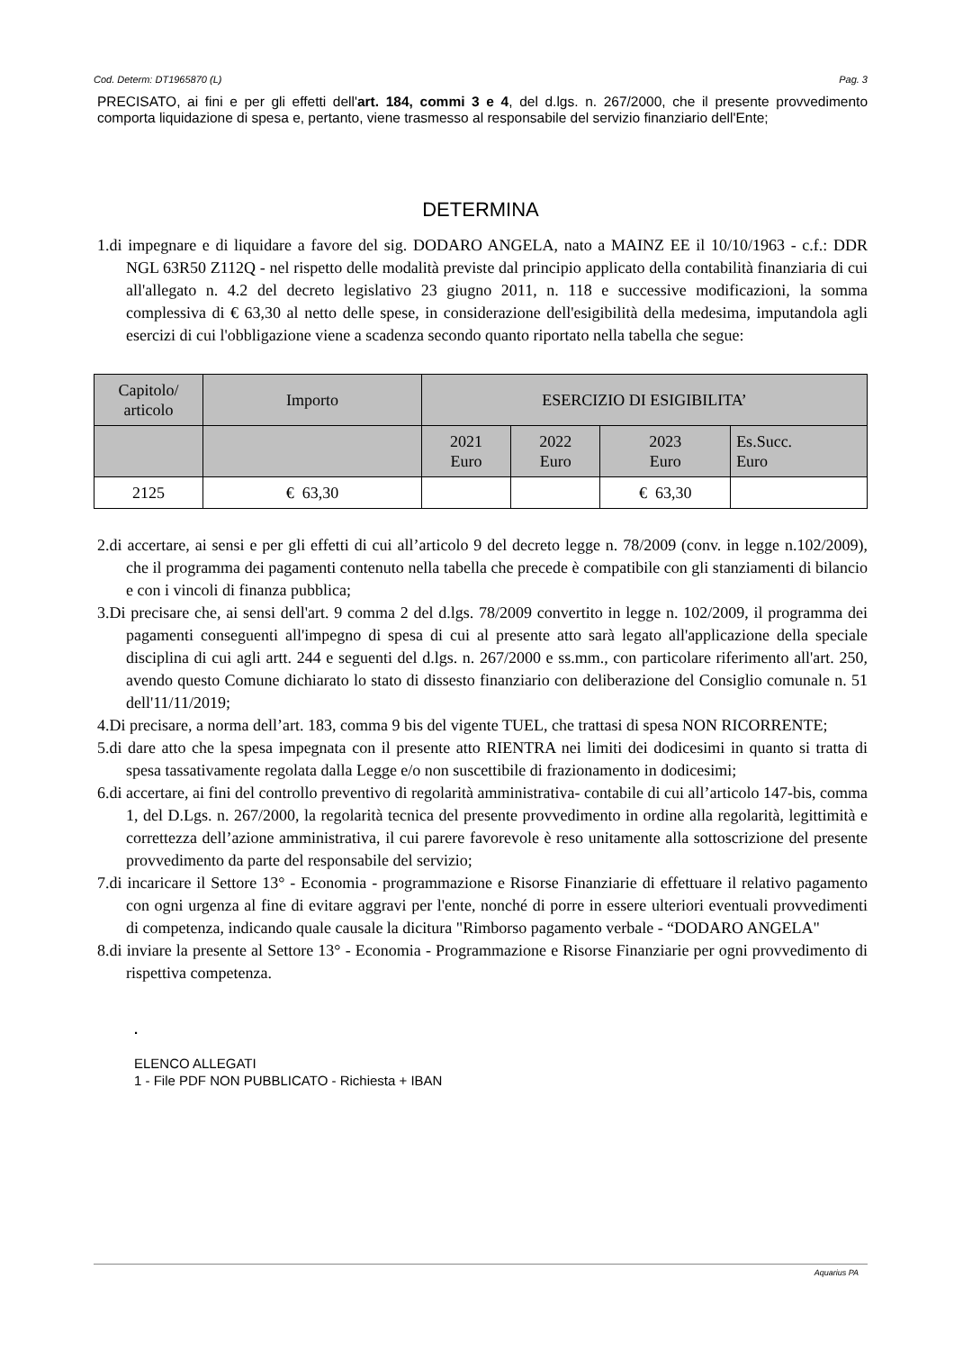Cod. Determ: DT1965870 (L) Pag. 3
PRECISATO, ai fini e per gli effetti dell'art. 184, commi 3 e 4, del d.lgs. n. 267/2000, che il presente provvedimento comporta liquidazione di spesa e, pertanto, viene trasmesso al responsabile del servizio finanziario dell'Ente;
DETERMINA
1.di impegnare e di liquidare a favore del sig. DODARO ANGELA, nato a MAINZ EE il 10/10/1963 - c.f.: DDR NGL 63R50 Z112Q - nel rispetto delle modalità previste dal principio applicato della contabilità finanziaria di cui all'allegato n. 4.2 del decreto legislativo 23 giugno 2011, n. 118 e successive modificazioni, la somma complessiva di € 63,30 al netto delle spese, in considerazione dell'esigibilità della medesima, imputandola agli esercizi di cui l'obbligazione viene a scadenza secondo quanto riportato nella tabella che segue:
| Capitolo/ articolo | Importo | ESERCIZIO DI ESIGIBILITA’ | | | |
| --- | --- | --- | --- | --- | --- |
| | | 2021 Euro | 2022 Euro | 2023 Euro | Es.Succ. Euro |
| 2125 | € 63,30 | | | € 63,30 | |
2.di accertare, ai sensi e per gli effetti di cui all’articolo 9 del decreto legge n. 78/2009 (conv. in legge n.102/2009), che il programma dei pagamenti contenuto nella tabella che precede è compatibile con gli stanziamenti di bilancio e con i vincoli di finanza pubblica;
3.Di precisare che, ai sensi dell'art. 9 comma 2 del d.lgs. 78/2009 convertito in legge n. 102/2009, il programma dei pagamenti conseguenti all'impegno di spesa di cui al presente atto sarà legato all'applicazione della speciale disciplina di cui agli artt. 244 e seguenti del d.lgs. n. 267/2000 e ss.mm., con particolare riferimento all'art. 250, avendo questo Comune dichiarato lo stato di dissesto finanziario con deliberazione del Consiglio comunale n. 51 dell'11/11/2019;
4.Di precisare, a norma dell’art. 183, comma 9 bis del vigente TUEL, che trattasi di spesa NON RICORRENTE;
5.di dare atto che la spesa impegnata con il presente atto RIENTRA nei limiti dei dodicesimi in quanto si tratta di spesa tassativamente regolata dalla Legge e/o non suscettibile di frazionamento in dodicesimi;
6.di accertare, ai fini del controllo preventivo di regolarità amministrativa- contabile di cui all’articolo 147-bis, comma 1, del D.Lgs. n. 267/2000, la regolarità tecnica del presente provvedimento in ordine alla regolarità, legittimità e correttezza dell’azione amministrativa, il cui parere favorevole è reso unitamente alla sottoscrizione del presente provvedimento da parte del responsabile del servizio;
7.di incaricare il Settore 13° - Economia - programmazione e Risorse Finanziarie di effettuare il relativo pagamento con ogni urgenza al fine di evitare aggravi per l'ente, nonché di porre in essere ulteriori eventuali provvedimenti di competenza, indicando quale causale la dicitura "Rimborso pagamento verbale - “DODARO ANGELA"
8.di inviare la presente al Settore 13° - Economia - Programmazione e Risorse Finanziarie per ogni provvedimento di rispettiva competenza.
.
ELENCO ALLEGATI
1 - File PDF NON PUBBLICATO - Richiesta + IBAN
Aquarius PA